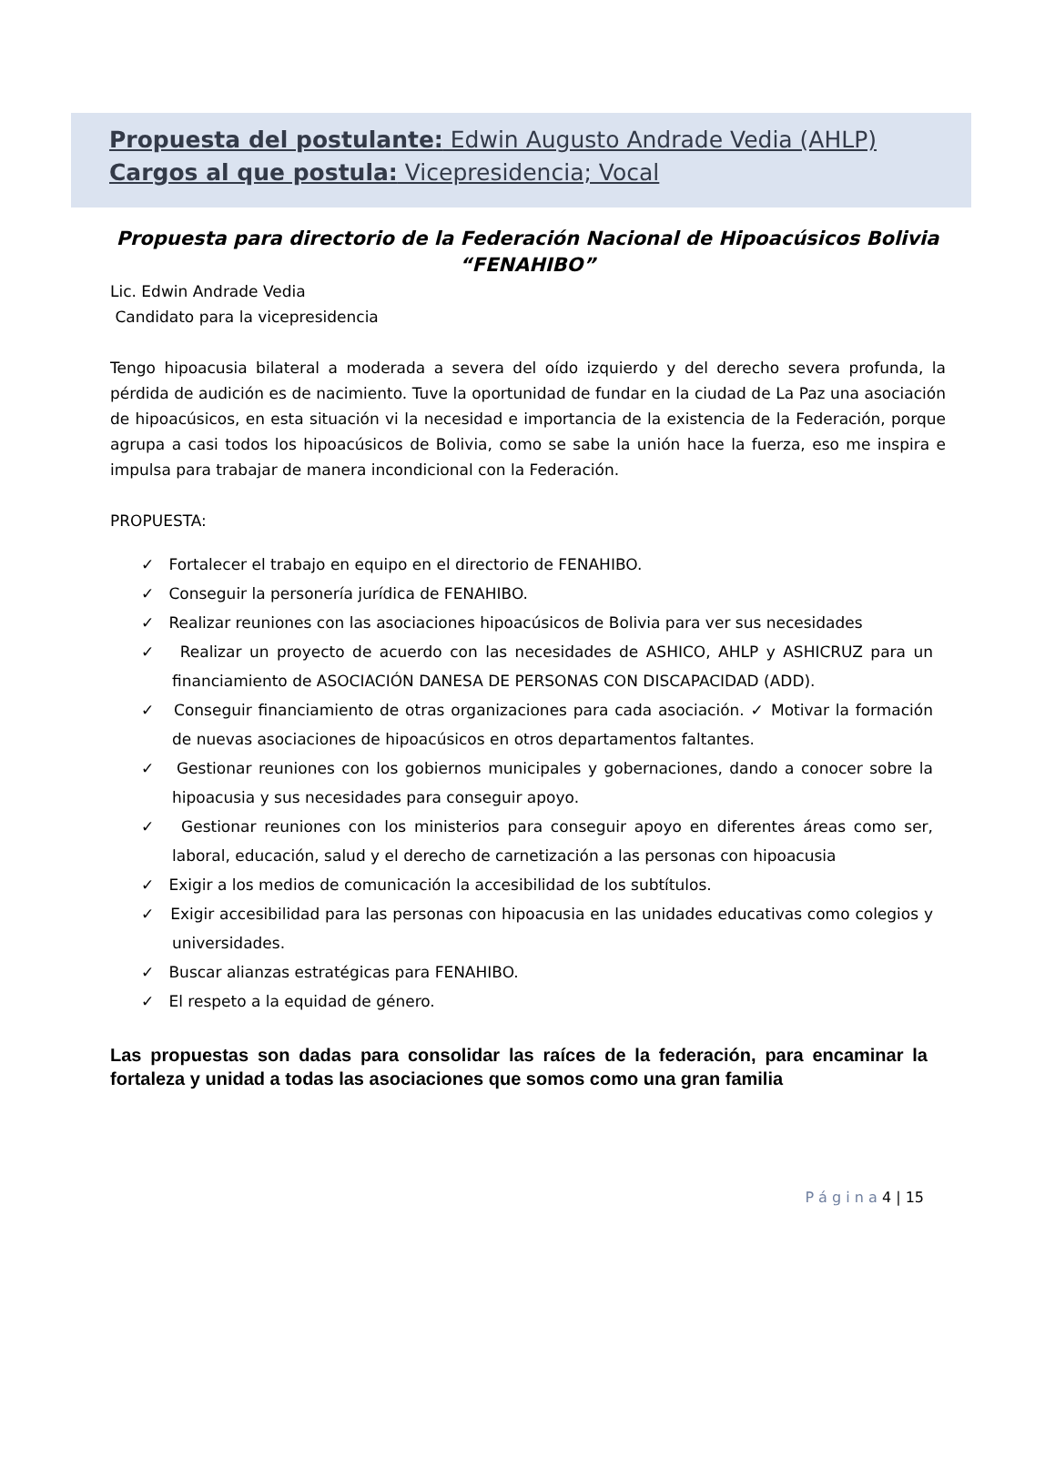Propuesta del postulante: Edwin Augusto Andrade Vedia (AHLP)
Cargos al que postula: Vicepresidencia; Vocal
Propuesta para directorio de la Federación Nacional de Hipoacúsicos Bolivia “FENAHIBO”
Lic. Edwin Andrade Vedia
Candidato para la vicepresidencia
Tengo hipoacusia bilateral a moderada a severa del oído izquierdo y del derecho severa profunda, la pérdida de audición es de nacimiento. Tuve la oportunidad de fundar en la ciudad de La Paz una asociación de hipoacúsicos, en esta situación vi la necesidad e importancia de la existencia de la Federación, porque agrupa a casi todos los hipoacúsicos de Bolivia, como se sabe la unión hace la fuerza, eso me inspira e impulsa para trabajar de manera incondicional con la Federación.
PROPUESTA:
✓ Fortalecer el trabajo en equipo en el directorio de FENAHIBO.
✓ Conseguir la personería jurídica de FENAHIBO.
✓ Realizar reuniones con las asociaciones hipoacúsicos de Bolivia para ver sus necesidades
✓ Realizar un proyecto de acuerdo con las necesidades de ASHICO, AHLP y ASHICRUZ para un financiamiento de ASOCIACIÓN DANESA DE PERSONAS CON DISCAPACIDAD (ADD).
✓ Conseguir financiamiento de otras organizaciones para cada asociación. ✓ Motivar la formación de nuevas asociaciones de hipoacúsicos en otros departamentos faltantes.
✓ Gestionar reuniones con los gobiernos municipales y gobernaciones, dando a conocer sobre la hipoacusia y sus necesidades para conseguir apoyo.
✓ Gestionar reuniones con los ministerios para conseguir apoyo en diferentes áreas como ser, laboral, educación, salud y el derecho de carnetización a las personas con hipoacusia
✓ Exigir a los medios de comunicación la accesibilidad de los subtítulos.
✓ Exigir accesibilidad para las personas con hipoacusia en las unidades educativas como colegios y universidades.
✓ Buscar alianzas estratégicas para FENAHIBO.
✓ El respeto a la equidad de género.
Las propuestas son dadas para consolidar las raíces de la federación, para encaminar la fortaleza y unidad a todas las asociaciones que somos como una gran familia
P á g i n a 4 | 15